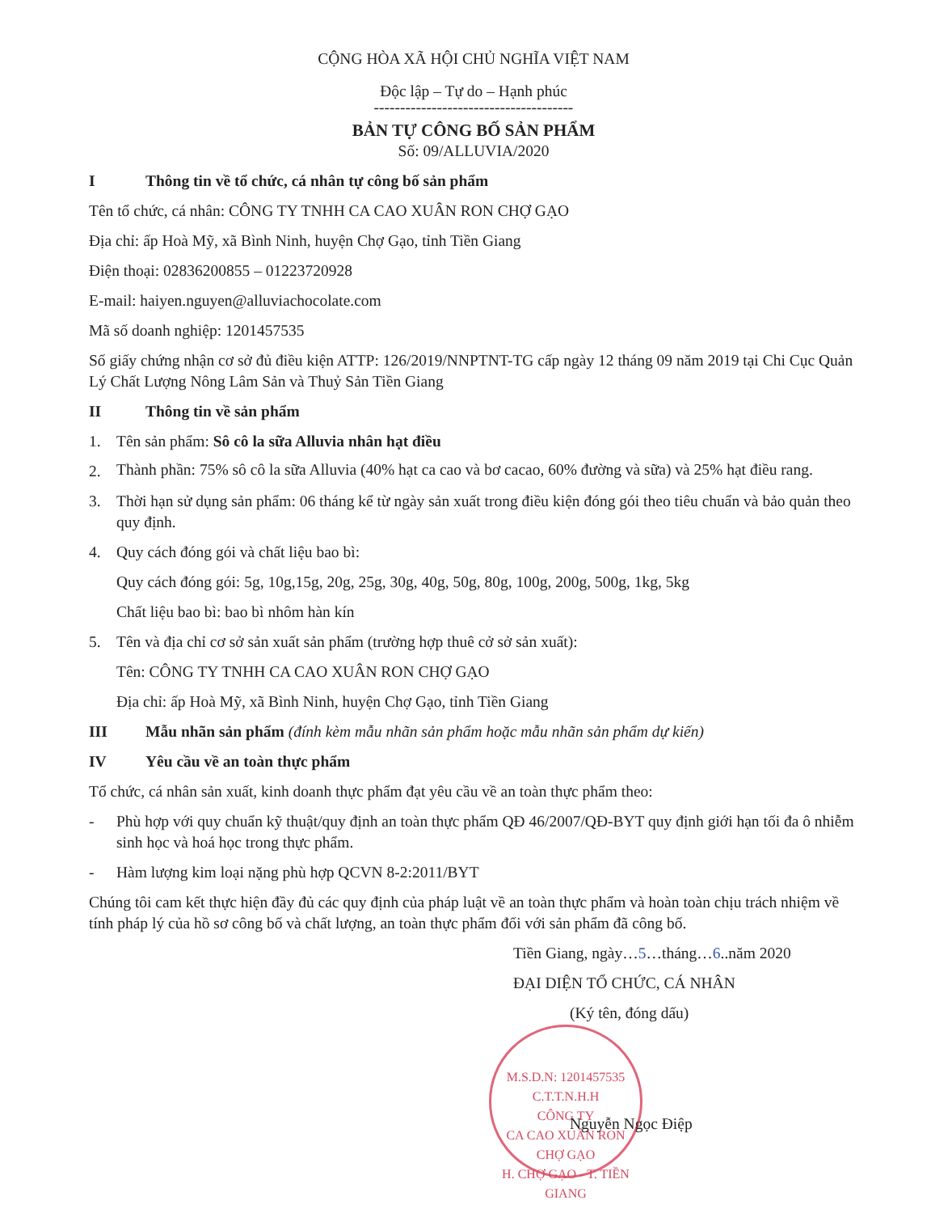CỘNG HÒA XÃ HỘI CHỦ NGHĨA VIỆT NAM
Độc lập – Tự do – Hạnh phúc
--------------------------------------
BẢN TỰ CÔNG BỐ SẢN PHẨM
Số: 09/ALLUVIA/2020
I Thông tin về tổ chức, cá nhân tự công bố sản phẩm
Tên tổ chức, cá nhân: CÔNG TY TNHH CA CAO XUÂN RON CHỢ GẠO
Địa chỉ: ấp Hoà Mỹ, xã Bình Ninh, huyện Chợ Gạo, tỉnh Tiền Giang
Điện thoại: 02836200855 – 01223720928
E-mail: haiyen.nguyen@alluviachocolate.com
Mã số doanh nghiệp: 1201457535
Số giấy chứng nhận cơ sở đủ điều kiện ATTP: 126/2019/NNPTNT-TG cấp ngày 12 tháng 09 năm 2019 tại Chi Cục Quản Lý Chất Lượng Nông Lâm Sản và Thuỷ Sản Tiền Giang
II Thông tin về sản phẩm
1. Tên sản phẩm: Sô cô la sữa Alluvia nhân hạt điều
2. Thành phần: 75% sô cô la sữa Alluvia (40% hạt ca cao và bơ cacao, 60% đường và sữa) và 25% hạt điều rang.
3. Thời hạn sử dụng sản phẩm: 06 tháng kể từ ngày sản xuất trong điều kiện đóng gói theo tiêu chuẩn và bảo quản theo quy định.
4. Quy cách đóng gói và chất liệu bao bì:
Quy cách đóng gói: 5g, 10g,15g, 20g, 25g, 30g, 40g, 50g, 80g, 100g, 200g, 500g, 1kg, 5kg
Chất liệu bao bì: bao bì nhôm hàn kín
5. Tên và địa chỉ cơ sở sản xuất sản phẩm (trường hợp thuê cở sở sản xuất):
Tên: CÔNG TY TNHH CA CAO XUÂN RON CHỢ GẠO
Địa chỉ: ấp Hoà Mỹ, xã Bình Ninh, huyện Chợ Gạo, tỉnh Tiền Giang
III Mẫu nhãn sản phẩm (đính kèm mẫu nhãn sản phẩm hoặc mẫu nhãn sản phẩm dự kiến)
IV Yêu cầu về an toàn thực phẩm
Tổ chức, cá nhân sản xuất, kinh doanh thực phẩm đạt yêu cầu về an toàn thực phẩm theo:
- Phù hợp với quy chuẩn kỹ thuật/quy định an toàn thực phẩm QĐ 46/2007/QĐ-BYT quy định giới hạn tối đa ô nhiễm sinh học và hoá học trong thực phẩm.
- Hàm lượng kim loại nặng phù hợp QCVN 8-2:2011/BYT
Chúng tôi cam kết thực hiện đầy đủ các quy định của pháp luật về an toàn thực phẩm và hoàn toàn chịu trách nhiệm về tính pháp lý của hồ sơ công bố và chất lượng, an toàn thực phẩm đối với sản phẩm đã công bố.
Tiền Giang, ngày…5…tháng…6..năm 2020
ĐẠI DIỆN TỔ CHỨC, CÁ NHÂN
(Ký tên, đóng dấu)
M.S.D.N: 1201457535 C.T.T.N.H.H
CÔNG TY
CA CAO XUÂN RON
CHỢ GẠO
H. CHỢ GẠO - T. TIỀN GIANG
Nguyễn Ngọc Điệp